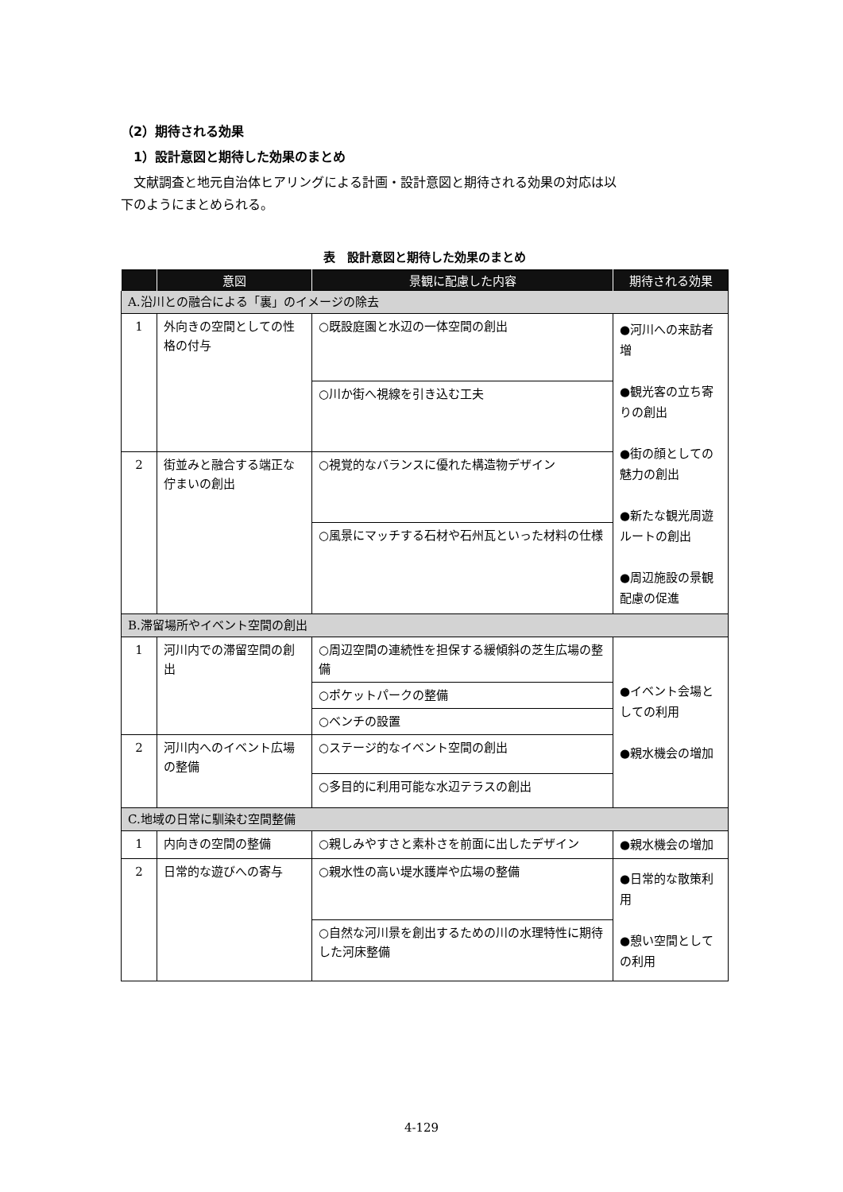（2）期待される効果
1）設計意図と期待した効果のまとめ
文献調査と地元自治体ヒアリングによる計画・設計意図と期待される効果の対応は以
下のようにまとめられる。
表　設計意図と期待した効果のまとめ
| | 意図 | 景観に配慮した内容 | 期待される効果 |
| --- | --- | --- | --- |
| A.沿川との融合による「裏」のイメージの除去 | | | |
| 1 | 外向きの空間としての性格の付与 | ○既設庭園と水辺の一体空間の創出 | ●河川への来訪者増 ●観光客の立ち寄りの創出 ●街の顔としての魅力の創出 ●新たな観光周遊ルートの創出 ●周辺施設の景観配慮の促進 |
| | | ○川か街へ視線を引き込む工夫 | |
| 2 | 街並みと融合する端正な佇まいの創出 | ○視覚的なバランスに優れた構造物デザイン | |
| | | ○風景にマッチする石材や石州瓦といった材料の仕様 | |
| B.滞留場所やイベント空間の創出 | | | |
| 1 | 河川内での滞留空間の創出 | ○周辺空間の連続性を担保する緩傾斜の芝生広場の整備 | ●イベント会場としての利用 ●親水機会の増加 |
| | | ○ポケットパークの整備 | |
| | | ○ベンチの設置 | |
| 2 | 河川内へのイベント広場の整備 | ○ステージ的なイベント空間の創出 | |
| | | ○多目的に利用可能な水辺テラスの創出 | |
| C.地域の日常に馴染む空間整備 | | | |
| 1 | 内向きの空間の整備 | ○親しみやすさと素朴さを前面に出したデザイン | ●親水機会の増加 |
| 2 | 日常的な遊びへの寄与 | ○親水性の高い堤水護岸や広場の整備 | ●日常的な散策利用 ●憩い空間としての利用 |
| | | ○自然な河川景を創出するための川の水理特性に期待した河床整備 | |
4-129